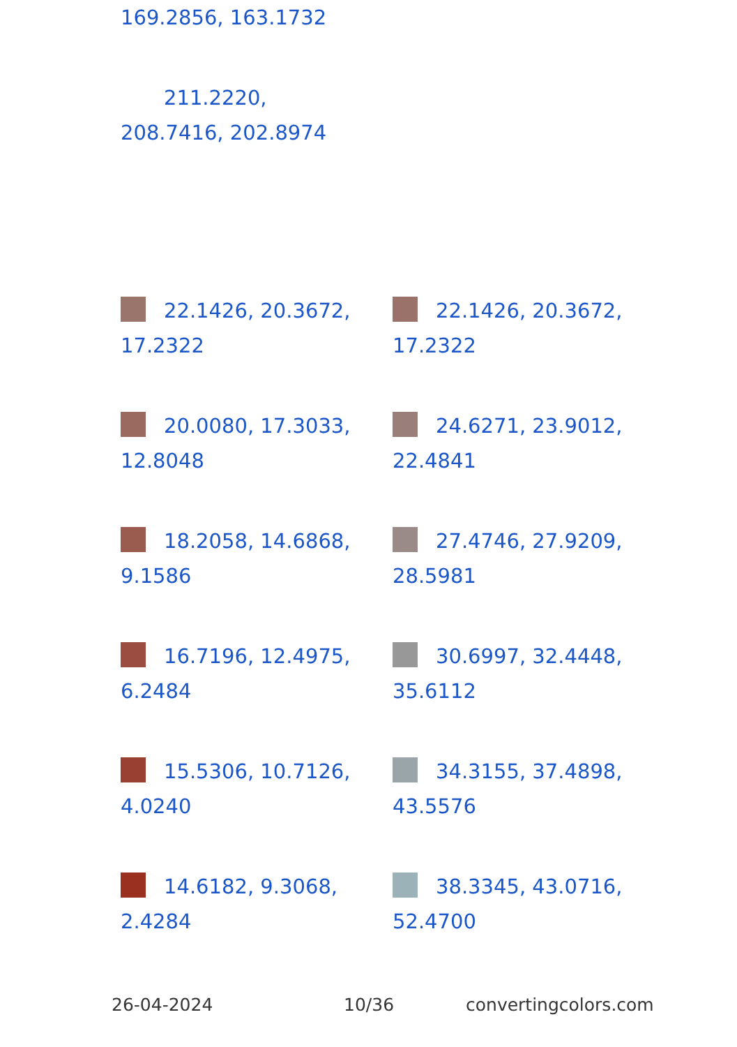169.2856, 163.1732
211.2220, 208.7416, 202.8974
22.1426, 20.3672, 17.2322
22.1426, 20.3672, 17.2322
20.0080, 17.3033, 12.8048
24.6271, 23.9012, 22.4841
18.2058, 14.6868, 9.1586
27.4746, 27.9209, 28.5981
16.7196, 12.4975, 6.2484
30.6997, 32.4448, 35.6112
15.5306, 10.7126, 4.0240
34.3155, 37.4898, 43.5576
14.6182, 9.3068, 2.4284
38.3345, 43.0716, 52.4700
26-04-2024 10/36 convertingcolors.com